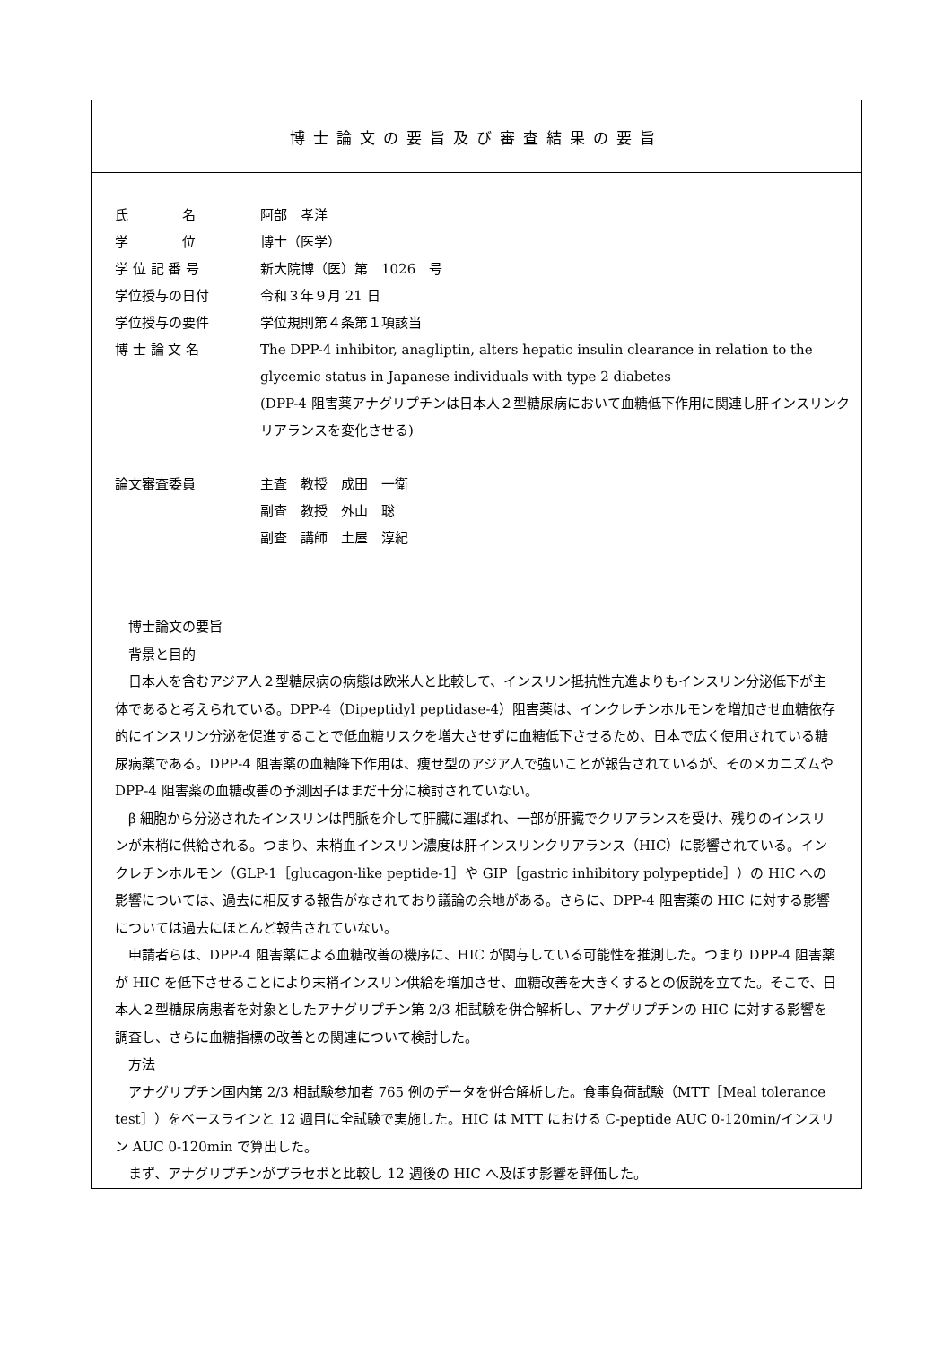博士論文の要旨及び審査結果の要旨
氏　　　　名 阿部　孝洋
学　　　　位 博士（医学）
学 位 記 番 号 新大院博（医）第　1026　号
学位授与の日付 令和３年９月 21 日
学位授与の要件 学位規則第４条第１項該当
博 士 論 文 名 The DPP-4 inhibitor, anagliptin, alters hepatic insulin clearance in relation to the glycemic status in Japanese individuals with type 2 diabetes
(DPP-4 阻害薬アナグリプチンは日本人２型糖尿病において血糖低下作用に関連し肝インスリンクリアランスを変化させる)
論文審査委員 主査　教授　成田　一衛
副査　教授　外山　聡
副査　講師　土屋　淳紀
博士論文の要旨
背景と目的
日本人を含むアジア人２型糖尿病の病態は欧米人と比較して、インスリン抵抗性亢進よりもインスリン分泌低下が主体であると考えられている。DPP-4（Dipeptidyl peptidase-4）阻害薬は、インクレチンホルモンを増加させ血糖依存的にインスリン分泌を促進することで低血糖リスクを増大させずに血糖低下させるため、日本で広く使用されている糖尿病薬である。DPP‐4 阻害薬の血糖降下作用は、痩せ型のアジア人で強いことが報告されているが、そのメカニズムやDPP‐4 阻害薬の血糖改善の予測因子はまだ十分に検討されていない。
β 細胞から分泌されたインスリンは門脈を介して肝臓に運ばれ、一部が肝臓でクリアランスを受け、残りのインスリンが末梢に供給される。つまり、末梢血インスリン濃度は肝インスリンクリアランス（HIC）に影響されている。インクレチンホルモン（GLP-1［glucagon-like peptide-1］や GIP［gastric inhibitory polypeptide］）の HIC への影響については、過去に相反する報告がなされており議論の余地がある。さらに、DPP‐4 阻害薬の HIC に対する影響については過去にほとんど報告されていない。
申請者らは、DPP‐4 阻害薬による血糖改善の機序に、HIC が関与している可能性を推測した。つまり DPP‐4 阻害薬が HIC を低下させることにより末梢インスリン供給を増加させ、血糖改善を大きくするとの仮説を立てた。そこで、日本人２型糖尿病患者を対象としたアナグリプチン第 2/3 相試験を併合解析し、アナグリプチンの HIC に対する影響を調査し、さらに血糖指標の改善との関連について検討した。
方法
アナグリプチン国内第 2/3 相試験参加者 765 例のデータを併合解析した。食事負荷試験（MTT［Meal tolerance test］）をベースラインと 12 週目に全試験で実施した。HIC は MTT における C-peptide AUC 0-120min/インスリン AUC 0-120min で算出した。
まず、アナグリプチンがプラセボと比較し 12 週後の HIC へ及ぼす影響を評価した。